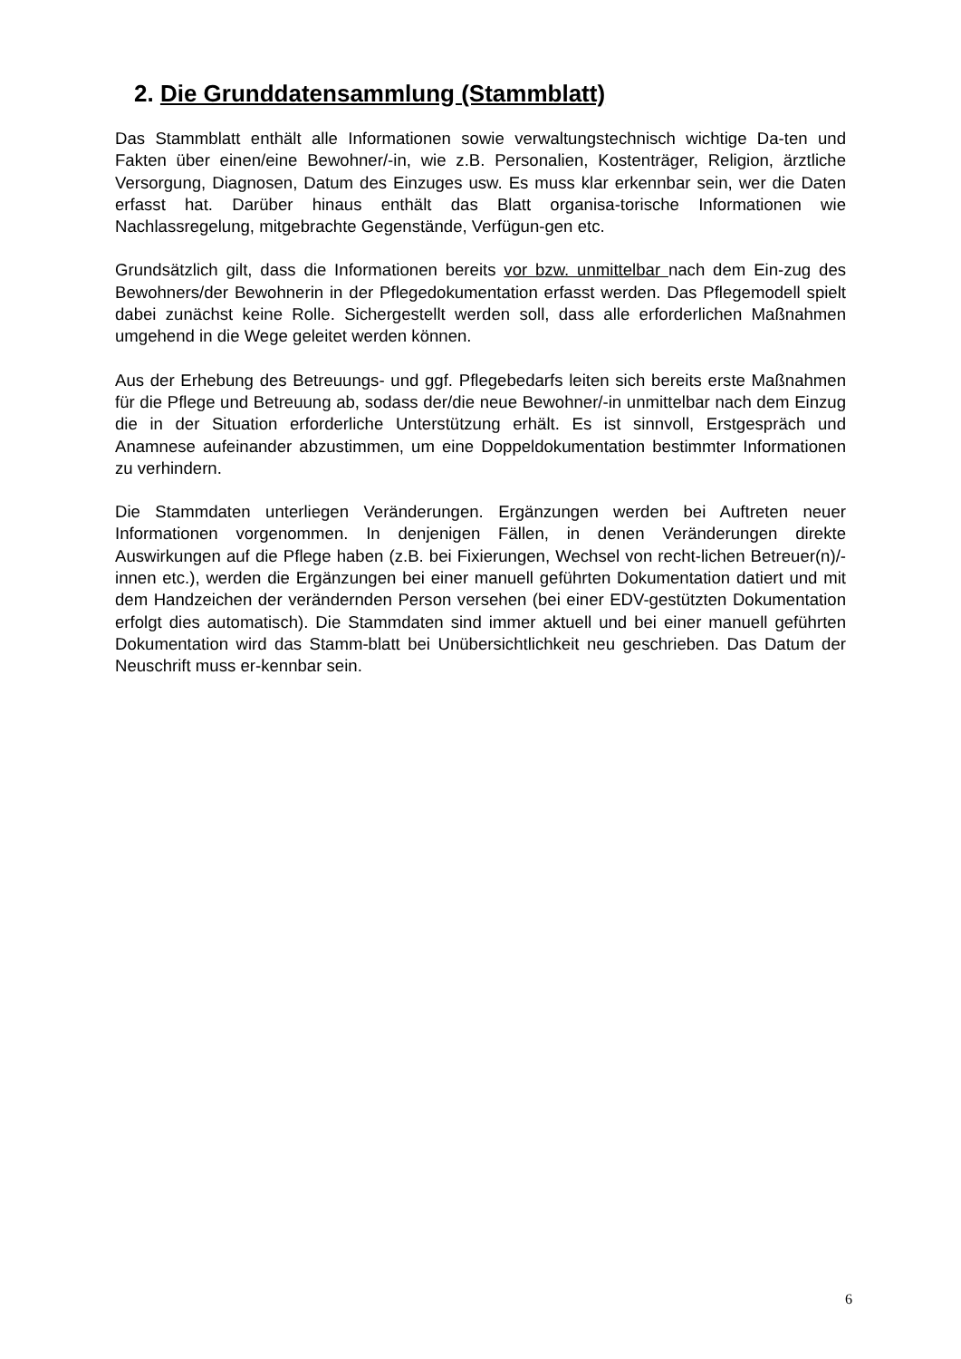2. Die Grunddatensammlung (Stammblatt)
Das Stammblatt enthält alle Informationen sowie verwaltungstechnisch wichtige Da-ten und Fakten über einen/eine Bewohner/-in, wie z.B. Personalien, Kostenträger, Religion, ärztliche Versorgung, Diagnosen, Datum des Einzuges usw. Es muss klar erkennbar sein, wer die Daten erfasst hat. Darüber hinaus enthält das Blatt organisa-torische Informationen wie Nachlassregelung, mitgebrachte Gegenstände, Verfügun-gen etc.
Grundsätzlich gilt, dass die Informationen bereits vor bzw. unmittelbar nach dem Ein-zug des Bewohners/der Bewohnerin in der Pflegedokumentation erfasst werden. Das Pflegemodell spielt dabei zunächst keine Rolle. Sichergestellt werden soll, dass alle erforderlichen Maßnahmen umgehend in die Wege geleitet werden können.
Aus der Erhebung des Betreuungs- und ggf. Pflegebedarfs leiten sich bereits erste Maßnahmen für die Pflege und Betreuung ab, sodass der/die neue Bewohner/-in unmittelbar nach dem Einzug die in der Situation erforderliche Unterstützung erhält. Es ist sinnvoll, Erstgespräch und Anamnese aufeinander abzustimmen, um eine Doppeldokumentation bestimmter Informationen zu verhindern.
Die Stammdaten unterliegen Veränderungen. Ergänzungen werden bei Auftreten neuer Informationen vorgenommen. In denjenigen Fällen, in denen Veränderungen direkte Auswirkungen auf die Pflege haben (z.B. bei Fixierungen, Wechsel von recht-lichen Betreuer(n)/-innen etc.), werden die Ergänzungen bei einer manuell geführten Dokumentation datiert und mit dem Handzeichen der verändernden Person versehen (bei einer EDV-gestützten Dokumentation erfolgt dies automatisch). Die Stammdaten sind immer aktuell und bei einer manuell geführten Dokumentation wird das Stamm-blatt bei Unübersichtlichkeit neu geschrieben. Das Datum der Neuschrift muss er-kennbar sein.
6